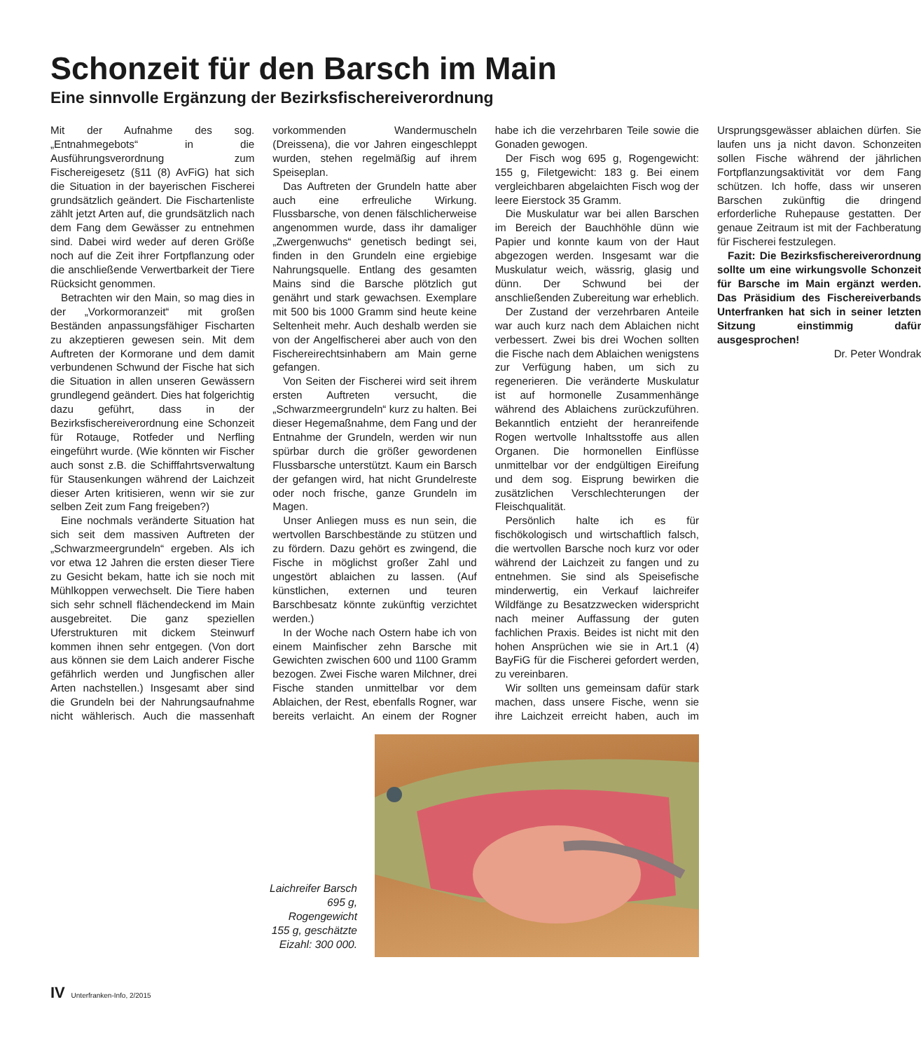Schonzeit für den Barsch im Main
Eine sinnvolle Ergänzung der Bezirksfischereiverordnung
Mit der Aufnahme des sog. „Entnahmegebots“ in die Ausführungsverordnung zum Fischereigesetz (§11 (8) AvFiG) hat sich die Situation in der bayerischen Fischerei grundsätzlich geändert. Die Fischartenliste zählt jetzt Arten auf, die grundsätzlich nach dem Fang dem Gewässer zu entnehmen sind. Dabei wird weder auf deren Größe noch auf die Zeit ihrer Fortpflanzung oder die anschließende Verwertbarkeit der Tiere Rücksicht genommen.
Betrachten wir den Main, so mag dies in der „Vorkormoranzeit“ mit großen Beständen anpassungsfähiger Fischarten zu akzeptieren gewesen sein. Mit dem Auftreten der Kormorane und dem damit verbundenen Schwund der Fische hat sich die Situation in allen unseren Gewässern grundlegend geändert. Dies hat folgerichtig dazu geführt, dass in der Bezirksfischereiverordnung eine Schonzeit für Rotauge, Rotfeder und Nerfling eingeführt wurde. (Wie könnten wir Fischer auch sonst z.B. die Schifffahrtsverwaltung für Stausenkungen während der Laichzeit dieser Arten kritisieren, wenn wir sie zur selben Zeit zum Fang freigeben?)
Eine nochmals veränderte Situation hat sich seit dem massiven Auftreten der „Schwarzmeergrundeln“ ergeben. Als ich vor etwa 12 Jahren die ersten dieser Tiere zu Gesicht bekam, hatte ich sie noch mit Mühlkoppen verwechselt. Die Tiere haben sich sehr schnell flächendeckend im Main ausgebreitet. Die ganz speziellen Uferstrukturen mit dickem Steinwurf kommen ihnen sehr entgegen. (Von dort aus können sie dem Laich anderer Fische gefährlich werden und Jungfischen aller Arten nachstellen.) Insgesamt aber sind die Grundeln bei der Nahrungsaufnahme nicht wählerisch. Auch die massenhaft vorkommenden Wandermuscheln (Dreissena), die vor Jahren eingeschleppt wurden, stehen regelmäßig auf ihrem Speiseplan.
Das Auftreten der Grundeln hatte aber auch eine erfreuliche Wirkung. Flussbarsche, von denen fälschlicherweise angenommen wurde, dass ihr damaliger „Zwergenwuchs“ genetisch bedingt sei, finden in den Grundeln eine ergiebige Nahrungsquelle. Entlang des gesamten Mains sind die Barsche plötzlich gut genährt und stark gewachsen. Exemplare mit 500 bis 1000 Gramm sind heute keine Seltenheit mehr. Auch deshalb werden sie von der Angelfischerei aber auch von den Fischereirechtsinhabern am Main gerne gefangen.
Von Seiten der Fischerei wird seit ihrem ersten Auftreten versucht, die „Schwarzmeergrundeln“ kurz zu halten. Bei dieser Hegemaßnahme, dem Fang und der Entnahme der Grundeln, werden wir nun spürbar durch die größer gewordenen Flussbarsche unterstützt. Kaum ein Barsch der gefangen wird, hat nicht Grundelreste oder noch frische, ganze Grundeln im Magen.
Unser Anliegen muss es nun sein, die wertvollen Barschbestände zu stützen und zu fördern. Dazu gehört es zwingend, die Fische in möglichst großer Zahl und ungestört ablaichen zu lassen. (Auf künstlichen, externen und teuren Barschbesatz könnte zukünftig verzichtet werden.)
In der Woche nach Ostern habe ich von einem Mainfischer zehn Barsche mit Gewichten zwischen 600 und 1100 Gramm bezogen. Zwei Fische waren Milchner, drei Fische standen unmittelbar vor dem Ablaichen, der Rest, ebenfalls Rogner, war bereits verlaicht. An einem der Rogner habe ich die verzehrbaren Teile sowie die Gonaden gewogen.
Der Fisch wog 695 g, Rogengewicht: 155 g, Filetgewicht: 183 g. Bei einem vergleichbaren abgelaichten Fisch wog der leere Eierstock 35 Gramm.
Die Muskulatur war bei allen Barschen im Bereich der Bauchhöhle dünn wie Papier und konnte kaum von der Haut abgezogen werden. Insgesamt war die Muskulatur weich, wässrig, glasig und dünn. Der Schwund bei der anschließenden Zubereitung war erheblich.
Der Zustand der verzehrbaren Anteile war auch kurz nach dem Ablaichen nicht verbessert. Zwei bis drei Wochen sollten die Fische nach dem Ablaichen wenigstens zur Verfügung haben, um sich zu regenerieren. Die veränderte Muskulatur ist auf hormonelle Zusammenhänge während des Ablaichens zurückzuführen. Bekanntlich entzieht der heranreifende Rogen wertvolle Inhaltsstoffe aus allen Organen. Die hormonellen Einflüsse unmittelbar vor der endgültigen Eireifung und dem sog. Eisprung bewirken die zusätzlichen Verschlechterungen der Fleischqualität.
Persönlich halte ich es für fischökologisch und wirtschaftlich falsch, die wertvollen Barsche noch kurz vor oder während der Laichzeit zu fangen und zu entnehmen. Sie sind als Speisefische minderwertig, ein Verkauf laichreifer Wildfänge zu Besatzzwecken widerspricht nach meiner Auffassung der guten fachlichen Praxis. Beides ist nicht mit den hohen Ansprüchen wie sie in Art.1 (4) BayFiG für die Fischerei gefordert werden, zu vereinbaren.
Wir sollten uns gemeinsam dafür stark machen, dass unsere Fische, wenn sie ihre Laichzeit erreicht haben, auch im Ursprungsgewässer ablaichen dürfen. Sie laufen uns ja nicht davon. Schonzeiten sollen Fische während der jährlichen Fortpflanzungsaktivität vor dem Fang schützen. Ich hoffe, dass wir unseren Barschen zukünftig die dringend erforderliche Ruhepause gestatten. Der genaue Zeitraum ist mit der Fachberatung für Fischerei festzulegen.
Fazit: Die Bezirksfischereiverordnung sollte um eine wirkungsvolle Schonzeit für Barsche im Main ergänzt werden. Das Präsidium des Fischereiverbands Unterfranken hat sich in seiner letzten Sitzung einstimmig dafür ausgesprochen!
Dr. Peter Wondrak
Laichreifer Barsch 695 g, Rogengewicht 155 g, geschätzte Eizahl: 300 000.
IV Unterfranken-Info, 2/2015